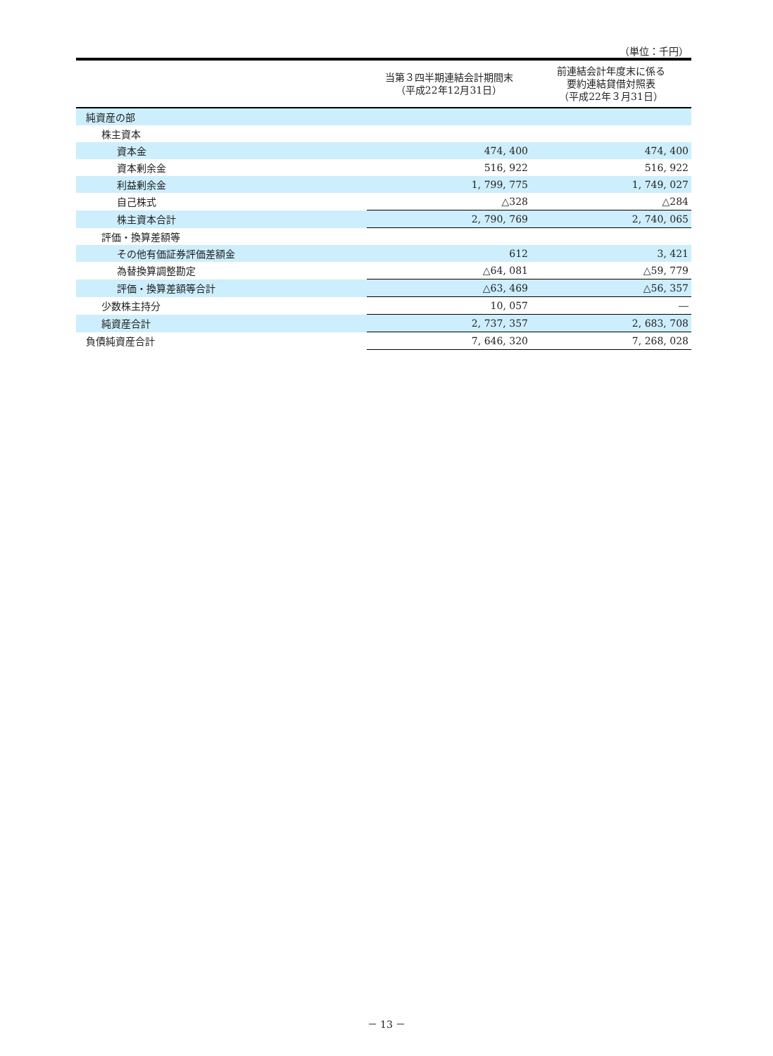（単位：千円）
| | 当第３四半期連結会計期間末 （平成22年12月31日） | 前連結会計年度末に係る 要約連結貸借対照表 （平成22年３月31日） |
| --- | --- | --- |
| 純資産の部 | | |
| 株主資本 | | |
| 資本金 | 474, 400 | 474, 400 |
| 資本剰余金 | 516, 922 | 516, 922 |
| 利益剰余金 | 1, 799, 775 | 1, 749, 027 |
| 自己株式 | △328 | △284 |
| 株主資本合計 | 2, 790, 769 | 2, 740, 065 |
| 評価・換算差額等 | | |
| その他有価証券評価差額金 | 612 | 3, 421 |
| 為替換算調整勘定 | △64, 081 | △59, 779 |
| 評価・換算差額等合計 | △63, 469 | △56, 357 |
| 少数株主持分 | 10, 057 | ― |
| 純資産合計 | 2, 737, 357 | 2, 683, 708 |
| 負債純資産合計 | 7, 646, 320 | 7, 268, 028 |
－ 13 －